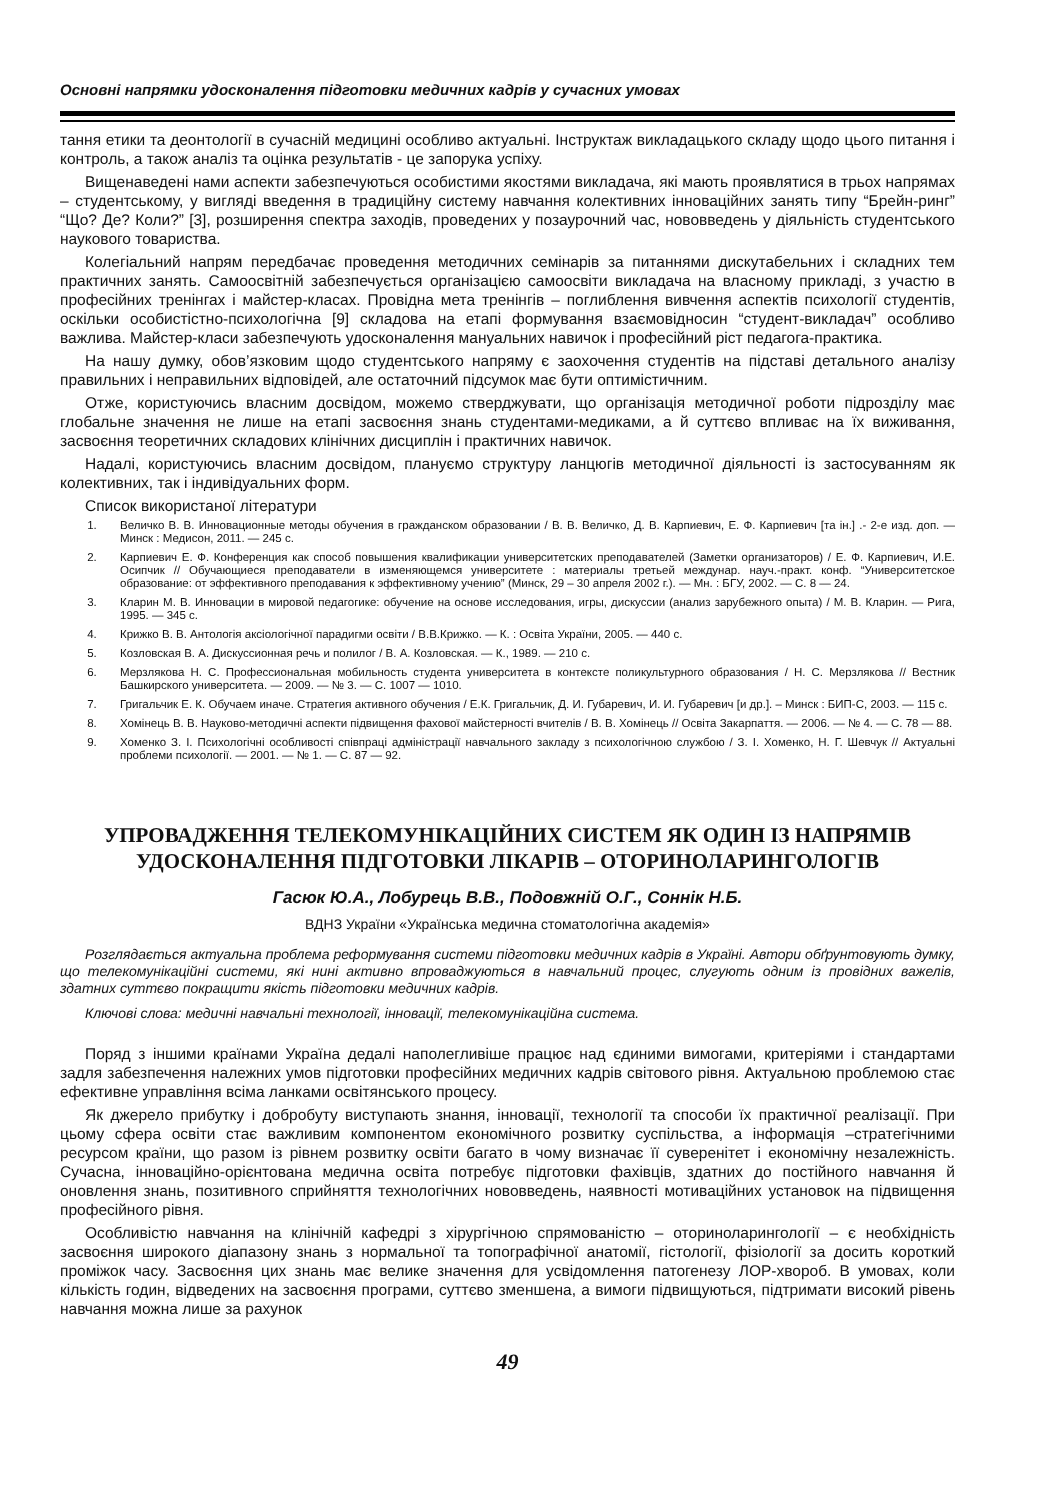Основні напрямки удосконалення підготовки медичних кадрів у сучасних умовах
тання етики та деонтології в сучасній медицині особливо актуальні. Інструктаж викладацького складу щодо цього питання і контроль, а також аналіз та оцінка результатів - це запорука успіху.
Вищенаведені нами аспекти забезпечуються особистими якостями викладача, які мають проявлятися в трьох напрямах – студентському, у вигляді введення в традиційну систему навчання колективних інноваційних занять типу “Брейн-ринг” “Що? Де? Коли?” [3], розширення спектра заходів, проведених у позаурочний час, нововведень у діяльність студентського наукового товариства.
Колегіальний напрям передбачає проведення методичних семінарів за питаннями дискутабельних і складних тем практичних занять. Самоосвітній забезпечується організацією самоосвіти викладача на власному прикладі, з участю в професійних тренінгах і майстер-класах. Провідна мета тренінгів – поглиблення вивчення аспектів психології студентів, оскільки особистістно-психологічна [9] складова на етапі формування взаємовідносин “студент-викладач” особливо важлива. Майстер-класи забезпечують удосконалення мануальних навичок і професійний ріст педагога-практика.
На нашу думку, обов’язковим щодо студентського напряму є заохочення студентів на підставі детального аналізу правильних і неправильних відповідей, але остаточний підсумок має бути оптимістичним.
Отже, користуючись власним досвідом, можемо стверджувати, що організація методичної роботи підрозділу має глобальне значення не лише на етапі засвоєння знань студентами-медиками, а й суттєво впливає на їх виживання, засвоєння теоретичних складових клінічних дисциплін і практичних навичок.
Надалі, користуючись власним досвідом, плануємо структуру ланцюгів методичної діяльності із застосуванням як колективних, так і індивідуальних форм.
Список використаної літератури
1. Величко В. В. Инновационные методы обучения в гражданском образовании / В. В. Величко, Д. В. Карпиевич, Е. Ф. Карпиевич [та ін.] .- 2-е изд. доп. — Минск : Медисон, 2011. — 245 с.
2. Карпиевич Е. Ф. Конференция как способ повышения квалификации университетских преподавателей (Заметки организаторов) / Е. Ф. Карпиевич, И.Е. Осипчик // Обучающиеся преподаватели в изменяющемся университете : материалы третьей междунар. науч.-практ. конф. “Университетское образование: от эффективного преподавания к эффективному учению” (Минск, 29 – 30 апреля 2002 г.). — Мн. : БГУ, 2002. — С. 8 — 24.
3. Кларин М. В. Инновации в мировой педагогике: обучение на основе исследования, игры, дискуссии (анализ зарубежного опыта) / М. В. Кларин. — Рига, 1995. — 345 с.
4. Крижко В. В. Антологія аксіологічної парадигми освіти / В.В.Крижко. — К. : Освіта України, 2005. — 440 с.
5. Козловская В. А. Дискуссионная речь и полилог / В. А. Козловская. — К., 1989. — 210 с.
6. Мерзлякова Н. С. Профессиональная мобильность студента университета в контексте поликультурного образования / Н. С. Мерзлякова // Вестник Башкирского университета. — 2009. — № 3. — С. 1007 — 1010.
7. Григальчик Е. К. Обучаем иначе. Стратегия активного обучения / Е.К. Григальчик, Д. И. Губаревич, И. И. Губаревич [и др.]. – Минск : БИП-С, 2003. — 115 с.
8. Хомінець В. В. Науково-методичні аспекти підвищення фахової майстерності вчителів / В. В. Хомінець // Освіта Закарпаття. — 2006. — № 4. — С. 78 — 88.
9. Хоменко З. І. Психологічні особливості співпраці адміністрації навчального закладу з психологічною службою / З. І. Хоменко, Н. Г. Шевчук // Актуальні проблеми психології. — 2001. — № 1. — С. 87 — 92.
УПРОВАДЖЕННЯ ТЕЛЕКОМУНІКАЦІЙНИХ СИСТЕМ ЯК ОДИН ІЗ НАПРЯМІВ
УДОСКОНАЛЕННЯ ПІДГОТОВКИ ЛІКАРІВ – ОТОРИНОЛАРИНГОЛОГІВ
Гасюк Ю.А., Лобурець В.В., Подовжній О.Г., Соннік Н.Б.
ВДНЗ України «Українська медична стоматологічна академія»
Розглядається актуальна проблема реформування системи підготовки медичних кадрів в Україні. Автори обґрунтовують думку, що телекомунікаційні системи, які нині активно впроваджуються в навчальний процес, слугують одним із провідних важелів, здатних суттєво покращити якість підготовки медичних кадрів.
Ключові слова: медичні навчальні технології, інновації, телекомунікаційна система.
Поряд з іншими країнами Україна дедалі наполегливіше працює над єдиними вимогами, критеріями і стандартами задля забезпечення належних умов підготовки професійних медичних кадрів світового рівня. Актуальною проблемою стає ефективне управління всіма ланками освітянського процесу.
Як джерело прибутку і добробуту виступають знання, інновації, технології та способи їх практичної реалізації. При цьому сфера освіти стає важливим компонентом економічного розвитку суспільства, а інформація –стратегічними ресурсом країни, що разом із рівнем розвитку освіти багато в чому визначає її суверенітет і економічну незалежність. Сучасна, інноваційно-орієнтована медична освіта потребує підготовки фахівців, здатних до постійного навчання й оновлення знань, позитивного сприйняття технологічних нововведень, наявності мотиваційних установок на підвищення професійного рівня.
Особливістю навчання на клінічній кафедрі з хірургічною спрямованістю – оториноларингології – є необхідність засвоєння широкого діапазону знань з нормальної та топографічної анатомії, гістології, фізіології за досить короткий проміжок часу. Засвоєння цих знань має велике значення для усвідомлення патогенезу ЛОР-хвороб. В умовах, коли кількість годин, відведених на засвоєння програми, суттєво зменшена, а вимоги підвищуються, підтримати високий рівень навчання можна лише за рахунок
49